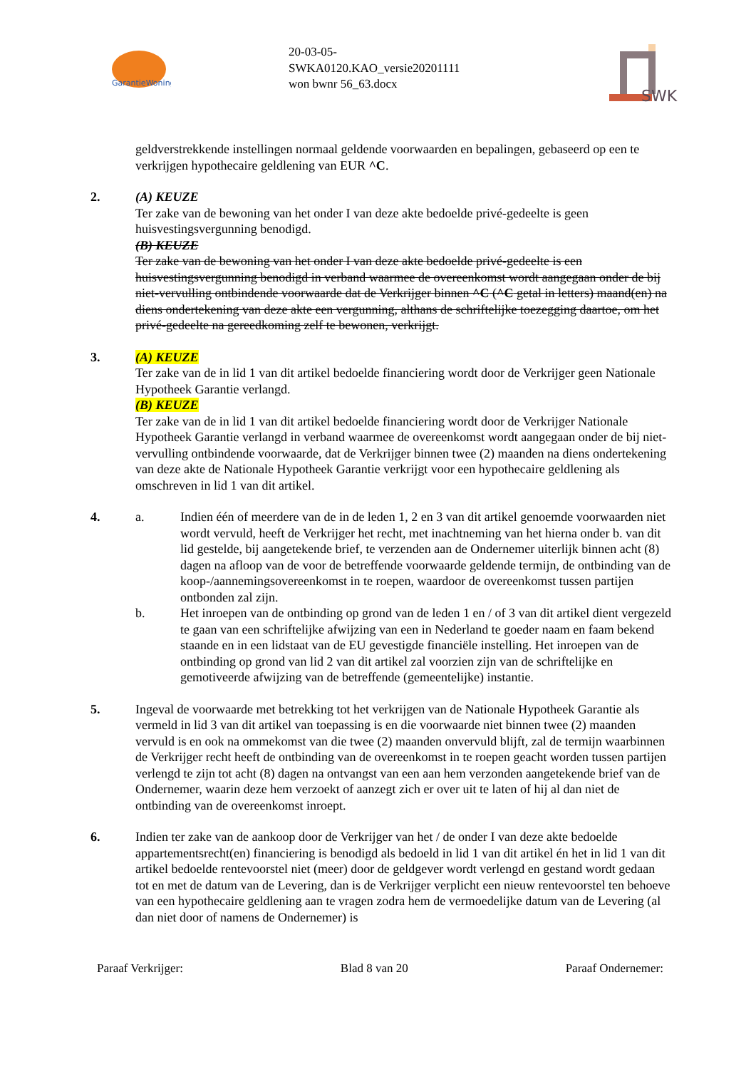GarantieWoning
20-03-05-
SWKA0120.KAO_versie20201111
won bwnr 56_63.docx
SWK
geldverstrekkende instellingen normaal geldende voorwaarden en bepalingen, gebaseerd op een te verkrijgen hypothecaire geldlening van EUR ^C.
2. (A) KEUZE
Ter zake van de bewoning van het onder I van deze akte bedoelde privé-gedeelte is geen huisvestingsvergunning benodigd.
(B) KEUZE
Ter zake van de bewoning van het onder I van deze akte bedoelde privé-gedeelte is een huisvestingsvergunning benodigd in verband waarmee de overeenkomst wordt aangegaan onder de bij niet-vervulling ontbindende voorwaarde dat de Verkrijger binnen ^C (^C getal in letters) maand(en) na diens ondertekening van deze akte een vergunning, althans de schriftelijke toezegging daartoe, om het privé-gedeelte na gereedkoming zelf te bewonen, verkrijgt.
3. (A) KEUZE
Ter zake van de in lid 1 van dit artikel bedoelde financiering wordt door de Verkrijger geen Nationale Hypotheek Garantie verlangd.
(B) KEUZE
Ter zake van de in lid 1 van dit artikel bedoelde financiering wordt door de Verkrijger Nationale Hypotheek Garantie verlangd in verband waarmee de overeenkomst wordt aangegaan onder de bij niet-vervulling ontbindende voorwaarde, dat de Verkrijger binnen twee (2) maanden na diens ondertekening van deze akte de Nationale Hypotheek Garantie verkrijgt voor een hypothecaire geldlening als omschreven in lid 1 van dit artikel.
4. a. Indien één of meerdere van de in de leden 1, 2 en 3 van dit artikel genoemde voorwaarden niet wordt vervuld, heeft de Verkrijger het recht, met inachtneming van het hierna onder b. van dit lid gestelde, bij aangetekende brief, te verzenden aan de Ondernemer uiterlijk binnen acht (8) dagen na afloop van de voor de betreffende voorwaarde geldende termijn, de ontbinding van de koop-/aannemingsovereenkomst in te roepen, waardoor de overeenkomst tussen partijen ontbonden zal zijn.
b. Het inroepen van de ontbinding op grond van de leden 1 en / of 3 van dit artikel dient vergezeld te gaan van een schriftelijke afwijzing van een in Nederland te goeder naam en faam bekend staande en in een lidstaat van de EU gevestigde financiële instelling. Het inroepen van de ontbinding op grond van lid 2 van dit artikel zal voorzien zijn van de schriftelijke en gemotiveerde afwijzing van de betreffende (gemeentelijke) instantie.
5. Ingeval de voorwaarde met betrekking tot het verkrijgen van de Nationale Hypotheek Garantie als vermeld in lid 3 van dit artikel van toepassing is en die voorwaarde niet binnen twee (2) maanden vervuld is en ook na ommekomst van die twee (2) maanden onvervuld blijft, zal de termijn waarbinnen de Verkrijger recht heeft de ontbinding van de overeenkomst in te roepen geacht worden tussen partijen verlengd te zijn tot acht (8) dagen na ontvangst van een aan hem verzonden aangetekende brief van de Ondernemer, waarin deze hem verzoekt of aanzegt zich er over uit te laten of hij al dan niet de ontbinding van de overeenkomst inroept.
6. Indien ter zake van de aankoop door de Verkrijger van het / de onder I van deze akte bedoelde appartementsrecht(en) financiering is benodigd als bedoeld in lid 1 van dit artikel én het in lid 1 van dit artikel bedoelde rentevoorstel niet (meer) door de geldgever wordt verlengd en gestand wordt gedaan tot en met de datum van de Levering, dan is de Verkrijger verplicht een nieuw rentevoorstel ten behoeve van een hypothecaire geldlening aan te vragen zodra hem de vermoedelijke datum van de Levering (al dan niet door of namens de Ondernemer) is
Paraaf Verkrijger: Blad 8 van 20 Paraaf Ondernemer: